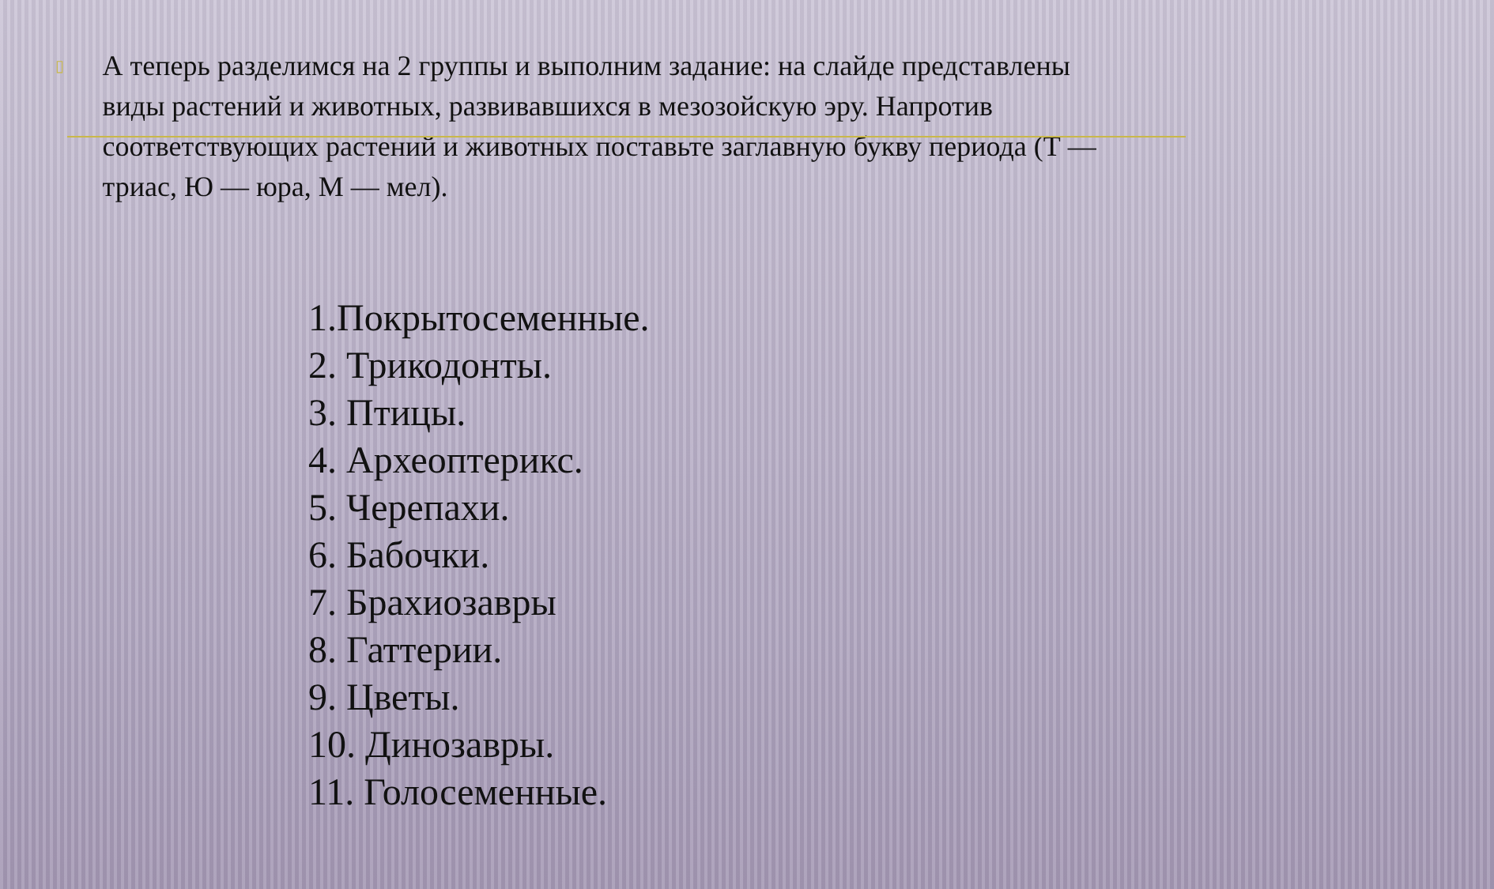▯
А теперь разделимся на 2 группы и выполним задание: на слайде представлены виды растений и животных, развивавшихся в мезозойскую эру. Напротив соответствующих растений и животных поставьте заглавную букву периода (Т — триас, Ю — юра, М — мел).
1.Покрытосеменные.
2. Трикодонты.
3. Птицы.
4. Археоптерикс.
5. Черепахи.
6. Бабочки.
7. Брахиозавры
8. Гаттерии.
9. Цветы.
10. Динозавры.
11. Голосеменные.